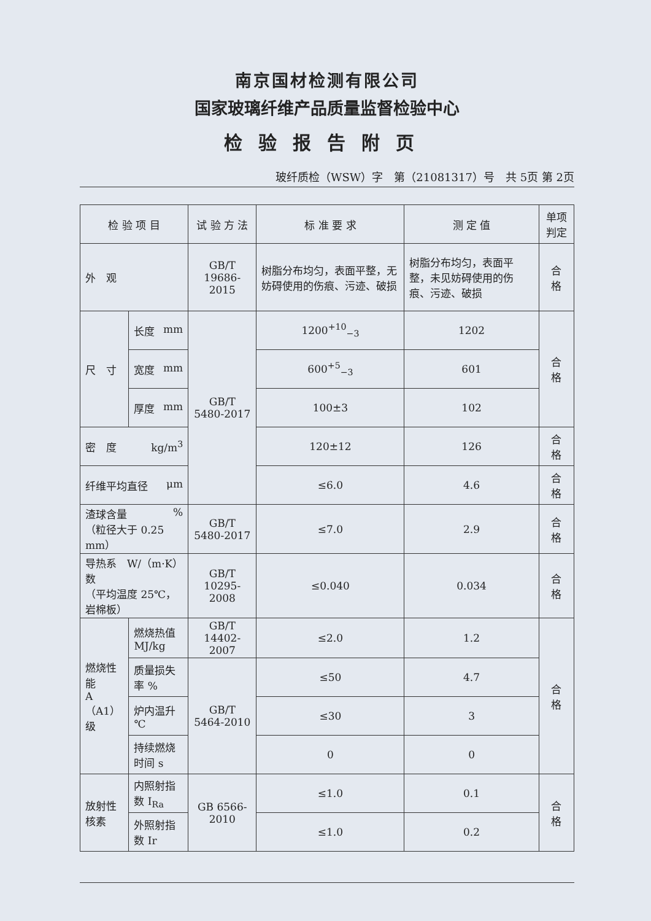南京国材检测有限公司
国家玻璃纤维产品质量监督检验中心
检验报告附页
玻纤质检（WSW）字　第（21081317）号　共 5页 第 2页
| 检 验 项 目 | | 试 验 方 法 | 标 准 要 求 | 测 定 值 | 单项 判定 |
| --- | --- | --- | --- | --- | --- |
| 外 观 | | GB/T 19686-2015 | 树脂分布均匀，表面平整，无妨碍使用的伤痕、污迹、破损 | 树脂分布均匀，表面平整，未见妨碍使用的伤痕、污迹、破损 | 合 格 |
| 尺 寸 | 长度 mm | GB/T 5480-2017 | 1200<sup>+10</sup><sub>−3</sub> | 1202 | 合 格 |
| | 宽度 mm | | 600<sup>+5</sup><sub>−3</sub> | 601 | |
| | 厚度 mm | | 100±3 | 102 | |
| 密 度 kg/m<sup>3</sup> | | | 120±12 | 126 | 合 格 |
| 纤维平均直径 μm | | | ≤6.0 | 4.6 | 合 格 |
| 渣球含量 % （粒径大于 0.25 mm） | | GB/T 5480-2017 | ≤7.0 | 2.9 | 合 格 |
| 导热系数 W/（m·K） （平均温度 25℃，岩棉板） | | GB/T 10295-2008 | ≤0.040 | 0.034 | 合 格 |
| 燃烧性能 A（A1） 级 | 燃烧热值 MJ/kg | GB/T 14402-2007 | ≤2.0 | 1.2 | 合 格 |
| | 质量损失率 % | GB/T 5464-2010 | ≤50 | 4.7 | |
| | 炉内温升 ℃ | | ≤30 | 3 | |
| | 持续燃烧时间 s | | 0 | 0 | |
| 放射性 核素 | 内照射指数 I<sub>Ra</sub> | GB 6566-2010 | ≤1.0 | 0.1 | 合 格 |
| | 外照射指数 Ir | | ≤1.0 | 0.2 | |